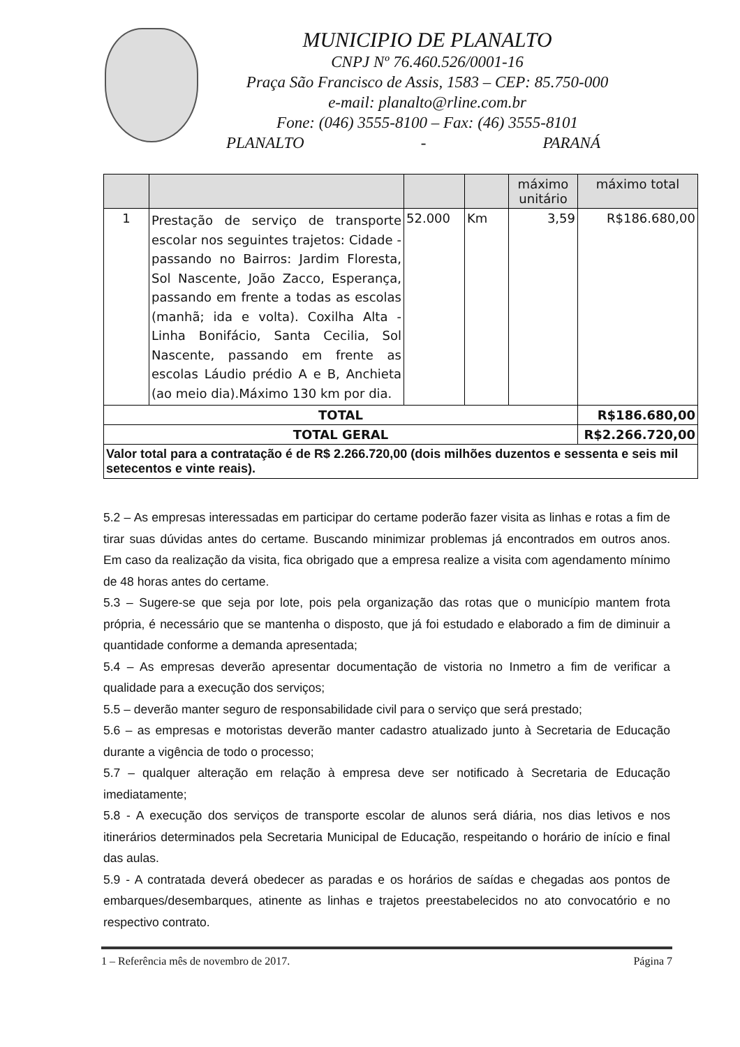MUNICIPIO DE PLANALTO
CNPJ Nº 76.460.526/0001-16
Praça São Francisco de Assis, 1583 – CEP: 85.750-000
e-mail: planalto@rline.com.br
Fone: (046) 3555-8100 – Fax: (46) 3555-8101
PLANALTO - PARANÁ
| | | | | máximo unitário | máximo total |
| --- | --- | --- | --- | --- | --- |
| 1 | Prestação de serviço de transporte escolar nos seguintes trajetos: Cidade - passando no Bairros: Jardim Floresta, Sol Nascente, João Zacco, Esperança, passando em frente a todas as escolas (manhã; ida e volta). Coxilha Alta - Linha Bonifácio, Santa Cecilia, Sol Nascente, passando em frente as escolas Láudio prédio A e B, Anchieta (ao meio dia).Máximo 130 km por dia. | 52.000 | Km | 3,59 | R$186.680,00 |
| TOTAL | | | | | R$186.680,00 |
| TOTAL GERAL | | | | | R$2.266.720,00 |
| Valor total para a contratação é de R$ 2.266.720,00 (dois milhões duzentos e sessenta e seis mil setecentos e vinte reais). | | | | | |
5.2 – As empresas interessadas em participar do certame poderão fazer visita as linhas e rotas a fim de tirar suas dúvidas antes do certame. Buscando minimizar problemas já encontrados em outros anos. Em caso da realização da visita, fica obrigado que a empresa realize a visita com agendamento mínimo de 48 horas antes do certame.
5.3 – Sugere-se que seja por lote, pois pela organização das rotas que o município mantem frota própria, é necessário que se mantenha o disposto, que já foi estudado e elaborado a fim de diminuir a quantidade conforme a demanda apresentada;
5.4 – As empresas deverão apresentar documentação de vistoria no Inmetro a fim de verificar a qualidade para a execução dos serviços;
5.5 – deverão manter seguro de responsabilidade civil para o serviço que será prestado;
5.6 – as empresas e motoristas deverão manter cadastro atualizado junto à Secretaria de Educação durante a vigência de todo o processo;
5.7 – qualquer alteração em relação à empresa deve ser notificado à Secretaria de Educação imediatamente;
5.8 - A execução dos serviços de transporte escolar de alunos será diária, nos dias letivos e nos itinerários determinados pela Secretaria Municipal de Educação, respeitando o horário de início e final das aulas.
5.9 - A contratada deverá obedecer as paradas e os horários de saídas e chegadas aos pontos de embarques/desembarques, atinente as linhas e trajetos preestabelecidos no ato convocatório e no respectivo contrato.
1 – Referência mês de novembro de 2017. Página 7